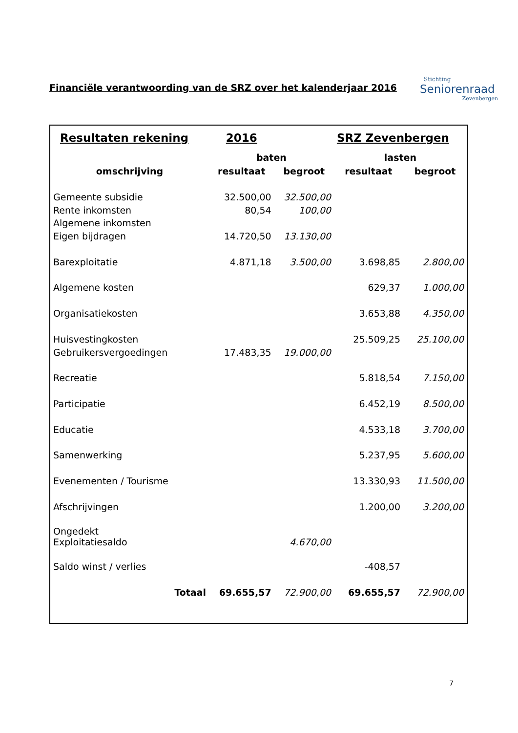Financiële verantwoording van de SRZ over het kalenderjaar 2016
Stichting
Seniorenraad
Zevenbergen
| Resultaten rekening | 2016 | | SRZ Zevenbergen | |
| | baten | | lasten | |
| omschrijving | resultaat | begroot | resultaat | begroot |
| Gemeente subsidie | 32.500,00 | 32.500,00 | | |
| Rente inkomsten | 80,54 | 100,00 | | |
| Algemene inkomsten | | | | |
| Eigen bijdragen | 14.720,50 | 13.130,00 | | |
| Barexploitatie | 4.871,18 | 3.500,00 | 3.698,85 | 2.800,00 |
| Algemene kosten | | | 629,37 | 1.000,00 |
| Organisatiekosten | | | 3.653,88 | 4.350,00 |
| Huisvestingkosten | | | 25.509,25 | 25.100,00 |
| Gebruikersvergoedingen | 17.483,35 | 19.000,00 | | |
| Recreatie | | | 5.818,54 | 7.150,00 |
| Participatie | | | 6.452,19 | 8.500,00 |
| Educatie | | | 4.533,18 | 3.700,00 |
| Samenwerking | | | 5.237,95 | 5.600,00 |
| Evenementen / Tourisme | | | 13.330,93 | 11.500,00 |
| Afschrijvingen | | | 1.200,00 | 3.200,00 |
| Ongedekt Exploitatiesaldo | | 4.670,00 | | |
| Saldo winst / verlies | | | -408,57 | |
| Totaal | 69.655,57 | 72.900,00 | 69.655,57 | 72.900,00 |
7